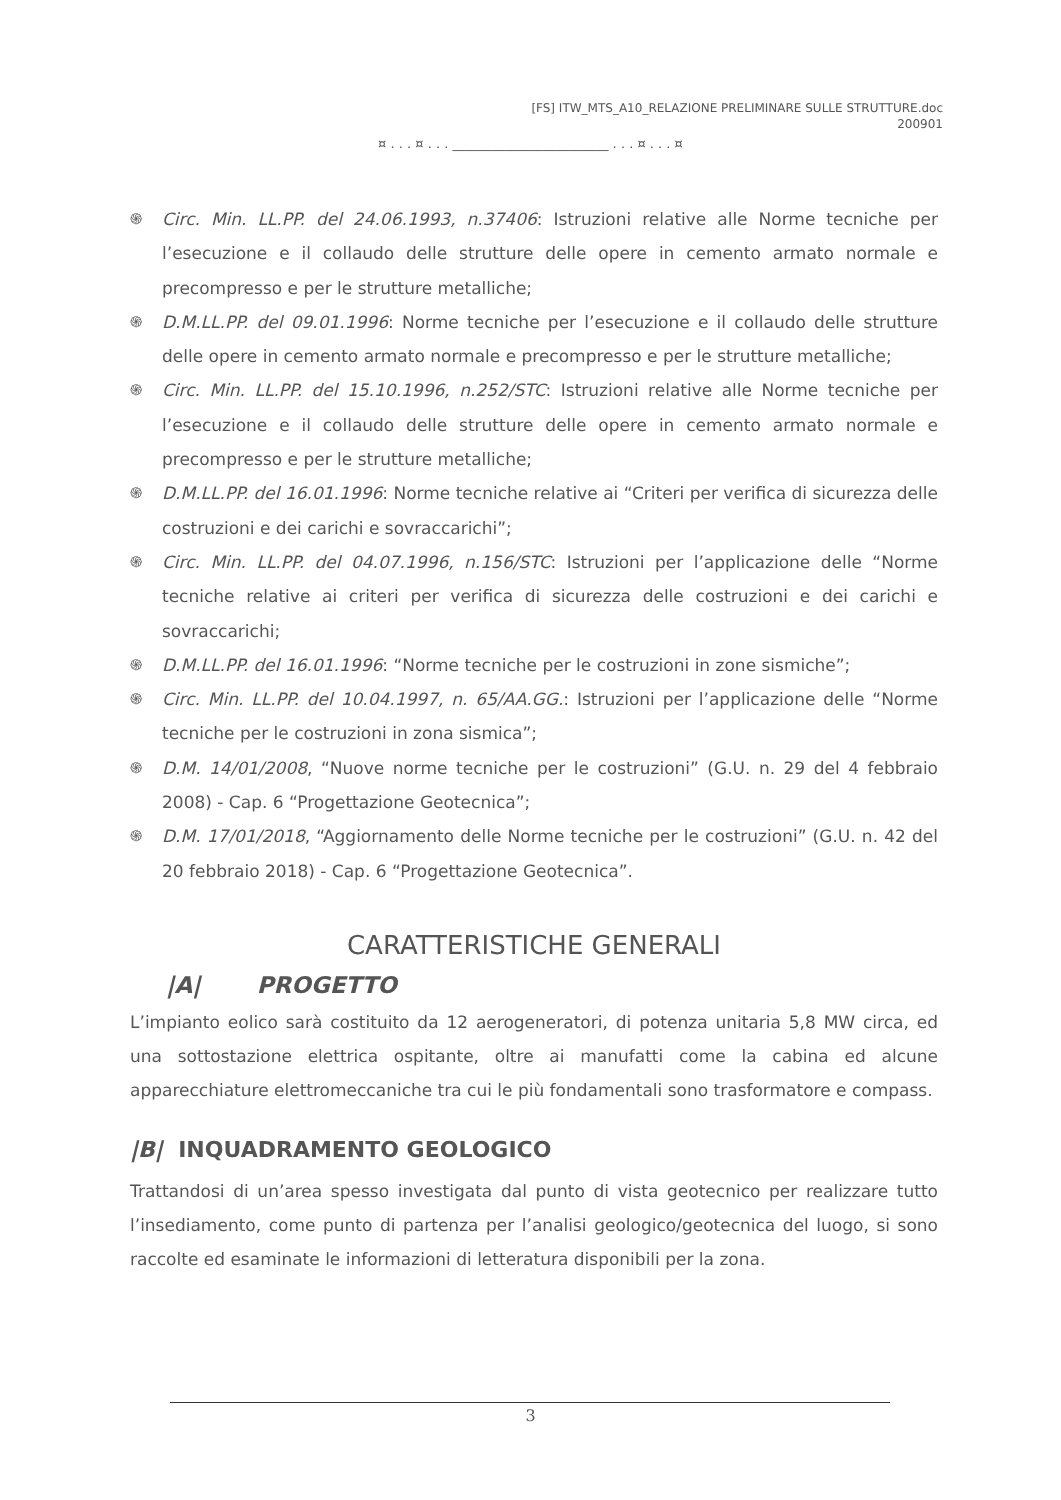[FS] ITW_MTS_A10_RELAZIONE PRELIMINARE SULLE STRUTTURE.doc
200901
¤ . . . ¤ . . . ________________________ . . . ¤ . . . ¤
֍ Circ. Min. LL.PP. del 24.06.1993, n.37406: Istruzioni relative alle Norme tecniche per l’esecuzione e il collaudo delle strutture delle opere in cemento armato normale e precompresso e per le strutture metalliche;
֍ D.M.LL.PP. del 09.01.1996: Norme tecniche per l’esecuzione e il collaudo delle strutture delle opere in cemento armato normale e precompresso e per le strutture metalliche;
֍ Circ. Min. LL.PP. del 15.10.1996, n.252/STC: Istruzioni relative alle Norme tecniche per l’esecuzione e il collaudo delle strutture delle opere in cemento armato normale e precompresso e per le strutture metalliche;
֍ D.M.LL.PP. del 16.01.1996: Norme tecniche relative ai “Criteri per verifica di sicurezza delle costruzioni e dei carichi e sovraccarichi”;
֍ Circ. Min. LL.PP. del 04.07.1996, n.156/STC: Istruzioni per l’applicazione delle “Norme tecniche relative ai criteri per verifica di sicurezza delle costruzioni e dei carichi e sovraccarichi;
֍ D.M.LL.PP. del 16.01.1996: “Norme tecniche per le costruzioni in zone sismiche”;
֍ Circ. Min. LL.PP. del 10.04.1997, n. 65/AA.GG.: Istruzioni per l’applicazione delle “Norme tecniche per le costruzioni in zona sismica”;
֍ D.M. 14/01/2008, “Nuove norme tecniche per le costruzioni” (G.U. n. 29 del 4 febbraio 2008) - Cap. 6 “Progettazione Geotecnica”;
֍ D.M. 17/01/2018, “Aggiornamento delle Norme tecniche per le costruzioni” (G.U. n. 42 del 20 febbraio 2018) - Cap. 6 “Progettazione Geotecnica”.
CARATTERISTICHE GENERALI
|A| PROGETTO
L’impianto eolico sarà costituito da 12 aerogeneratori, di potenza unitaria 5,8 MW circa, ed una sottostazione elettrica ospitante, oltre ai manufatti come la cabina ed alcune apparecchiature elettromeccaniche tra cui le più fondamentali sono trasformatore e compass.
|B| INQUADRAMENTO GEOLOGICO
Trattandosi di un’area spesso investigata dal punto di vista geotecnico per realizzare tutto l’insediamento, come punto di partenza per l’analisi geologico/geotecnica del luogo, si sono raccolte ed esaminate le informazioni di letteratura disponibili per la zona.
3